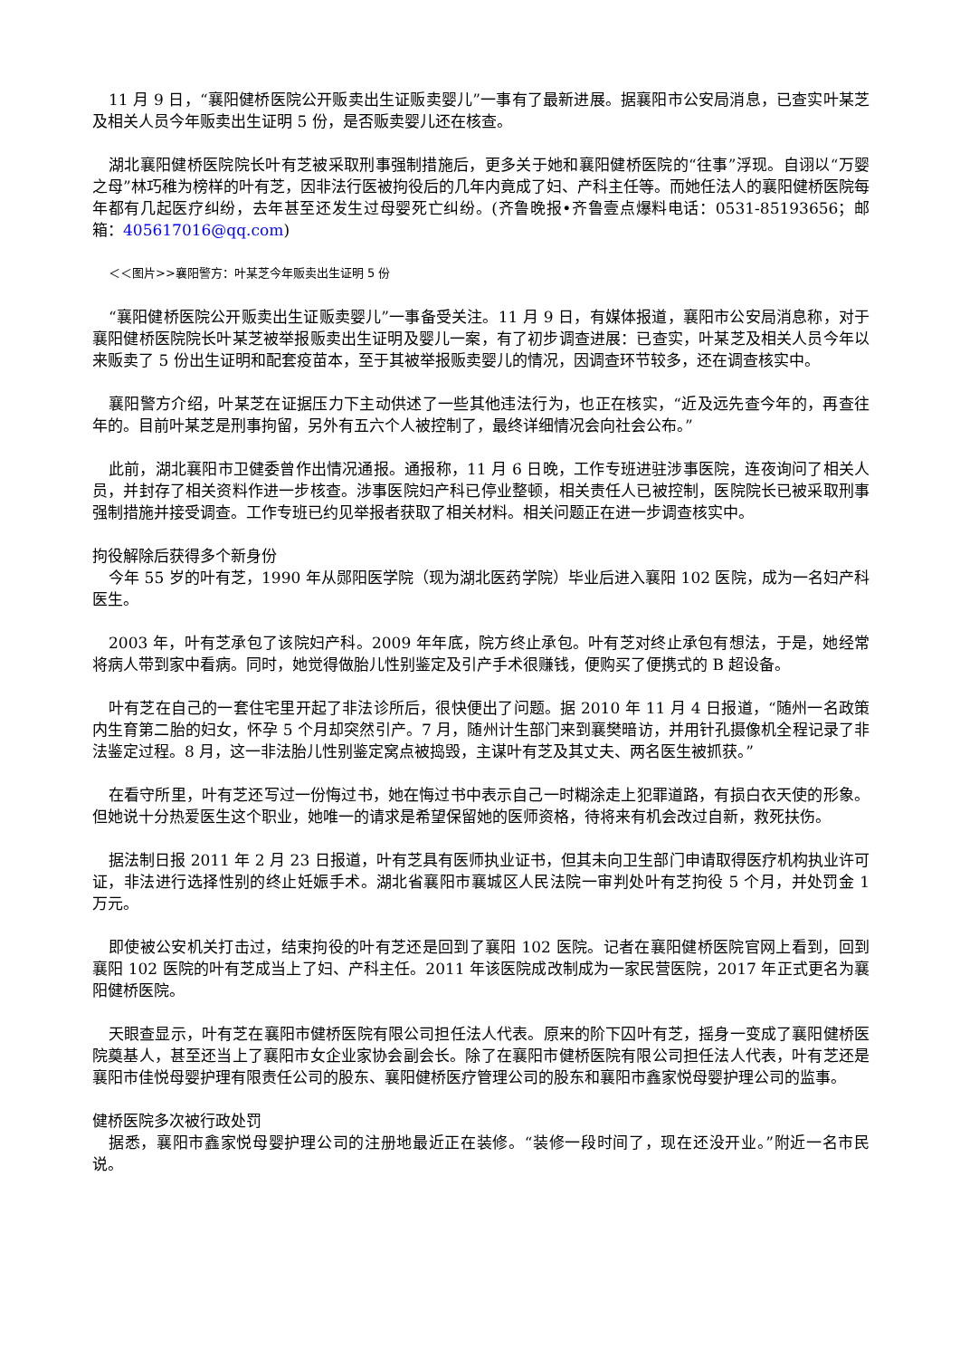11 月 9 日，“襄阳健桥医院公开贩卖出生证贩卖婴儿”一事有了最新进展。据襄阳市公安局消息，已查实叶某芝及相关人员今年贩卖出生证明 5 份，是否贩卖婴儿还在核查。
湖北襄阳健桥医院院长叶有芝被采取刑事强制措施后，更多关于她和襄阳健桥医院的“往事”浮现。自诩以“万婴之母”林巧稚为榜样的叶有芝，因非法行医被拘役后的几年内竟成了妇、产科主任等。而她任法人的襄阳健桥医院每年都有几起医疗纠纷，去年甚至还发生过母婴死亡纠纷。(齐鲁晚报•齐鲁壹点爆料电话：0531-85193656；邮箱：405617016@qq.com)
＜＜图片>>襄阳警方：叶某芝今年贩卖出生证明 5 份
“襄阳健桥医院公开贩卖出生证贩卖婴儿”一事备受关注。11 月 9 日，有媒体报道，襄阳市公安局消息称，对于襄阳健桥医院院长叶某芝被举报贩卖出生证明及婴儿一案，有了初步调查进展：已查实，叶某芝及相关人员今年以来贩卖了 5 份出生证明和配套疫苗本，至于其被举报贩卖婴儿的情况，因调查环节较多，还在调查核实中。
襄阳警方介绍，叶某芝在证据压力下主动供述了一些其他违法行为，也正在核实，“近及远先查今年的，再查往年的。目前叶某芝是刑事拘留，另外有五六个人被控制了，最终详细情况会向社会公布。”
此前，湖北襄阳市卫健委曾作出情况通报。通报称，11 月 6 日晚，工作专班进驻涉事医院，连夜询问了相关人员，并封存了相关资料作进一步核查。涉事医院妇产科已停业整顿，相关责任人已被控制，医院院长已被采取刑事强制措施并接受调查。工作专班已约见举报者获取了相关材料。相关问题正在进一步调查核实中。
拘役解除后获得多个新身份
今年 55 岁的叶有芝，1990 年从郧阳医学院（现为湖北医药学院）毕业后进入襄阳 102 医院，成为一名妇产科医生。
2003 年，叶有芝承包了该院妇产科。2009 年年底，院方终止承包。叶有芝对终止承包有想法，于是，她经常将病人带到家中看病。同时，她觉得做胎儿性别鉴定及引产手术很赚钱，便购买了便携式的 B 超设备。
叶有芝在自己的一套住宅里开起了非法诊所后，很快便出了问题。据 2010 年 11 月 4 日报道，“随州一名政策内生育第二胎的妇女，怀孕 5 个月却突然引产。7 月，随州计生部门来到襄樊暗访，并用针孔摄像机全程记录了非法鉴定过程。8 月，这一非法胎儿性别鉴定窝点被捣毁，主谋叶有芝及其丈夫、两名医生被抓获。”
在看守所里，叶有芝还写过一份悔过书，她在悔过书中表示自己一时糊涂走上犯罪道路，有损白衣天使的形象。但她说十分热爱医生这个职业，她唯一的请求是希望保留她的医师资格，待将来有机会改过自新，救死扶伤。
据法制日报 2011 年 2 月 23 日报道，叶有芝具有医师执业证书，但其未向卫生部门申请取得医疗机构执业许可证，非法进行选择性别的终止妊娠手术。湖北省襄阳市襄城区人民法院一审判处叶有芝拘役 5 个月，并处罚金 1 万元。
即使被公安机关打击过，结束拘役的叶有芝还是回到了襄阳 102 医院。记者在襄阳健桥医院官网上看到，回到襄阳 102 医院的叶有芝成当上了妇、产科主任。2011 年该医院成改制成为一家民营医院，2017 年正式更名为襄阳健桥医院。
天眼查显示，叶有芝在襄阳市健桥医院有限公司担任法人代表。原来的阶下囚叶有芝，摇身一变成了襄阳健桥医院奠基人，甚至还当上了襄阳市女企业家协会副会长。除了在襄阳市健桥医院有限公司担任法人代表，叶有芝还是襄阳市佳悦母婴护理有限责任公司的股东、襄阳健桥医疗管理公司的股东和襄阳市鑫家悦母婴护理公司的监事。
健桥医院多次被行政处罚
据悉，襄阳市鑫家悦母婴护理公司的注册地最近正在装修。“装修一段时间了，现在还没开业。”附近一名市民说。